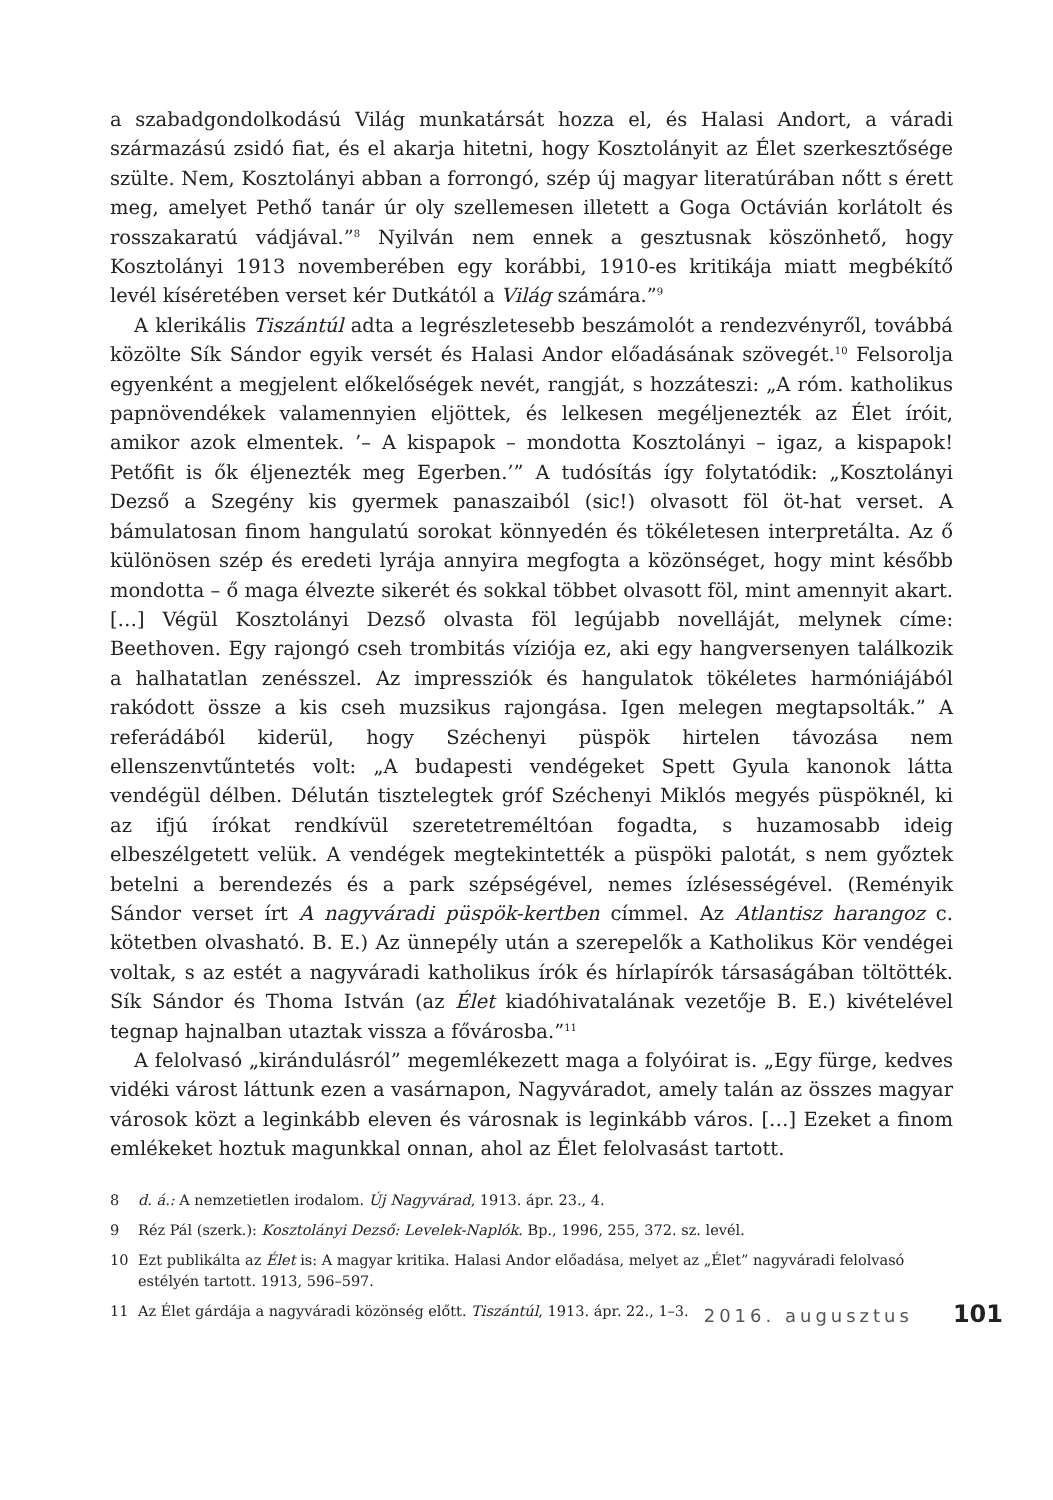a szabadgondolkodású Világ munkatársát hozza el, és Halasi Andort, a váradi származású zsidó fiat, és el akarja hitetni, hogy Kosztolányit az Élet szerkesztősége szülte. Nem, Kosztolányi abban a forrongó, szép új magyar literatúrában nőtt s érett meg, amelyet Pethő tanár úr oly szellemesen illetett a Goga Octávián korlátolt és rosszakaratú vádjával.”<sup>8</sup> Nyilván nem ennek a gesztusnak köszönhető, hogy Kosztolányi 1913 novemberében egy korábbi, 1910-es kritikája miatt megbékítő levél kíséretében verset kér Dutkától a Világ számára.”<sup>9</sup>
A klerikális Tiszántúl adta a legrészletesebb beszámolót a rendezvényről, továbbá közölte Sík Sándor egyik versét és Halasi Andor előadásának szövegét.<sup>10</sup> Felsorolja egyenként a megjelent előkelőségek nevét, rangját, s hozzáteszi: „A róm. katholikus papnövendékek valamennyien eljöttek, és lelkesen megéljenezték az Élet íróit, amikor azok elmentek. ’– A kispapok – mondotta Kosztolányi – igaz, a kispapok! Petőfit is ők éljenezték meg Egerben.’” A tudósítás így folytatódik: „Kosztolányi Dezső a Szegény kis gyermek panaszaiból (sic!) olvasott föl öt-hat verset. A bámulatosan finom hangulatú sorokat könnyedén és tökéletesen interpretálta. Az ő különösen szép és eredeti lyrája annyira megfogta a közönséget, hogy mint később mondotta – ő maga élvezte sikerét és sokkal többet olvasott föl, mint amennyit akart. […] Végül Kosztolányi Dezső olvasta föl legújabb novelláját, melynek címe: Beethoven. Egy rajongó cseh trombitás víziója ez, aki egy hangversenyen találkozik a halhatatlan zenésszel. Az impressziók és hangulatok tökéletes harmóniájából rakódott össze a kis cseh muzsikus rajongása. Igen melegen megtapsolták.” A referádából kiderül, hogy Széchenyi püspök hirtelen távozása nem ellenszenvtűntetés volt: „A budapesti vendégeket Spett Gyula kanonok látta vendégül délben. Délután tisztelegtek gróf Széchenyi Miklós megyés püspöknél, ki az ifjú írókat rendkívül szeretetreméltóan fogadta, s huzamosabb ideig elbeszélgetett velük. A vendégek megtekintették a püspöki palotát, s nem győztek betelni a berendezés és a park szépségével, nemes ízlésességével. (Reményik Sándor verset írt A nagyváradi püspök-kertben címmel. Az Atlantisz harangoz c. kötetben olvasható. B. E.) Az ünnepély után a szerepelők a Katholikus Kör vendégei voltak, s az estét a nagyváradi katholikus írók és hírlapírók társaságában töltötték. Sík Sándor és Thoma István (az Élet kiadóhivatalának vezetője B. E.) kivételével tegnap hajnalban utaztak vissza a fővárosba.”<sup>11</sup>
A felolvasó „kirándulásról” megemlékezett maga a folyóirat is. „Egy fürge, kedves vidéki várost láttunk ezen a vasárnapon, Nagyváradot, amely talán az összes magyar városok közt a leginkább eleven és városnak is leginkább város. […] Ezeket a finom emlékeket hoztuk magunkkal onnan, ahol az Élet felolvasást tartott.
8 d. á.: A nemzetietlen irodalom. Új Nagyvárad, 1913. ápr. 23., 4.
9 Réz Pál (szerk.): Kosztolányi Dezső: Levelek-Naplók. Bp., 1996, 255, 372. sz. levél.
10 Ezt publikálta az Élet is: A magyar kritika. Halasi Andor előadása, melyet az „Élet” nagyváradi felolvasó estélyén tartott. 1913, 596–597.
11 Az Élet gárdája a nagyváradi közönség előtt. Tiszántúl, 1913. ápr. 22., 1–3.
2016. augusztus 101